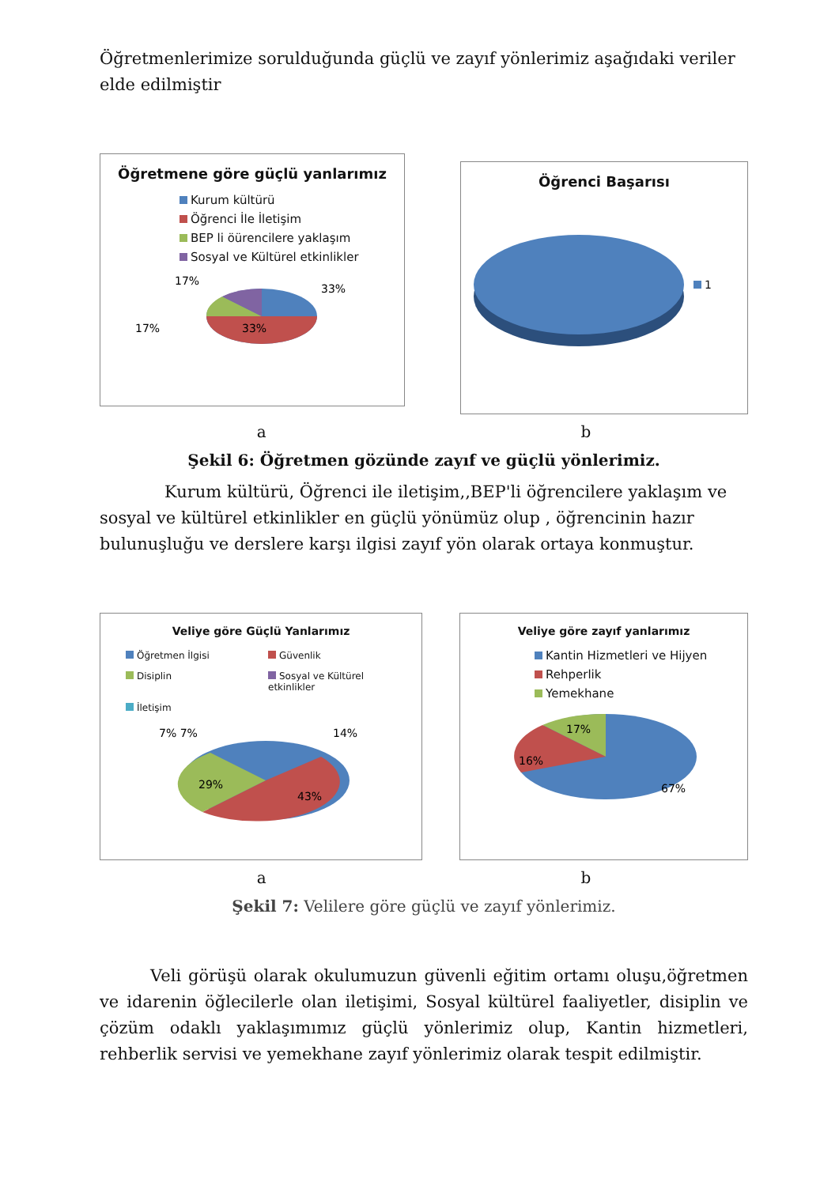Öğretmenlerimize sorulduğunda güçlü ve zayıf yönlerimiz aşağıdaki veriler elde edilmiştir
Öğretmene göre güçlü yanlarımız
Kurum kültürü
Öğrenci İle İletişim
BEP li öürencilere yaklaşım
Sosyal ve Kültürel etkinlikler
17%
33%
17%
33%
Öğrenci Başarısı
1
a b
Şekil 6: Öğretmen gözünde zayıf ve güçlü yönlerimiz.
Kurum kültürü, Öğrenci ile iletişim,,BEP'li öğrencilere yaklaşım ve sosyal ve kültürel etkinlikler en güçlü yönümüz olup , öğrencinin hazır bulunuşluğu ve derslere karşı ilgisi zayıf yön olarak ortaya konmuştur.
Veliye göre Güçlü Yanlarımız
Öğretmen İlgisi
Güvenlik
Disiplin
Sosyal ve Kültürel etkinlikler
İletişim
7% 7%
14%
29%
43%
Veliye göre zayıf yanlarımız
Kantin Hizmetleri ve Hijyen
Rehperlik
Yemekhane
17%
16%
67%
a b
Şekil 7: Velilere göre güçlü ve zayıf yönlerimiz.
Veli görüşü olarak okulumuzun güvenli eğitim ortamı oluşu,öğretmen ve idarenin öğlecilerle olan iletişimi, Sosyal kültürel faaliyetler, disiplin ve çözüm odaklı yaklaşımımız güçlü yönlerimiz olup, Kantin hizmetleri, rehberlik servisi ve yemekhane zayıf yönlerimiz olarak tespit edilmiştir.